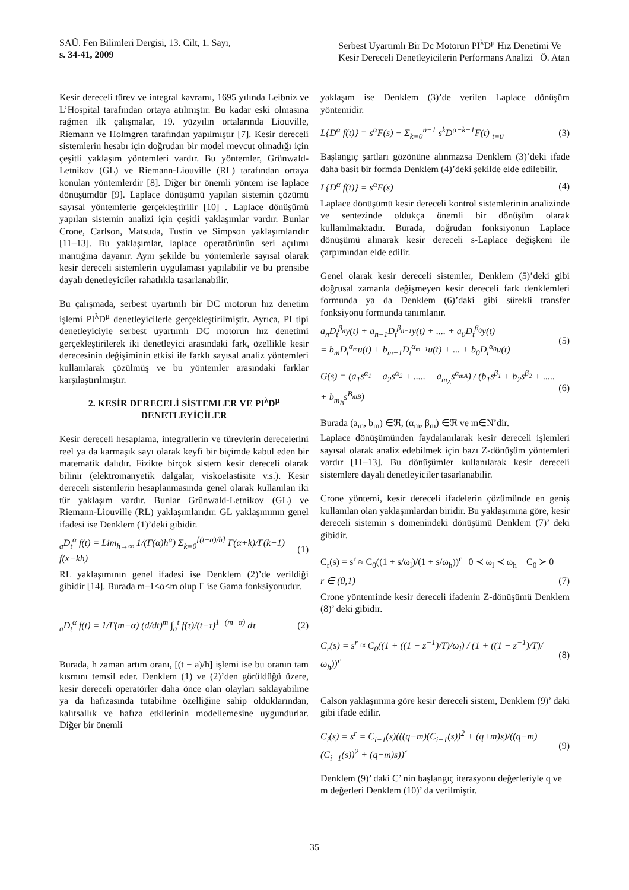SAÜ. Fen Bilimleri Dergisi, 13. Cilt, 1. Sayı,
s. 34-41, 2009
Serbest Uyartımlı Bir Dc Motorun PI<sup>λ</sup>D<sup>μ</sup> Hız Denetimi Ve
Kesir Dereceli Denetleyicilerin Performans Analizi Ö. Atan
Kesir dereceli türev ve integral kavramı, 1695 yılında Leibniz ve L’Hospital tarafından ortaya atılmıştır. Bu kadar eski olmasına rağmen ilk çalışmalar, 19. yüzyılın ortalarında Liouville, Riemann ve Holmgren tarafından yapılmıştır [7]. Kesir dereceli sistemlerin hesabı için doğrudan bir model mevcut olmadığı için çeşitli yaklaşım yöntemleri vardır. Bu yöntemler, Grünwald-Letnikov (GL) ve Riemann-Liouville (RL) tarafından ortaya konulan yöntemlerdir [8]. Diğer bir önemli yöntem ise laplace dönüşümdür [9]. Laplace dönüşümü yapılan sistemin çözümü sayısal yöntemlerle gerçekleştirilir [10] . Laplace dönüşümü yapılan sistemin analizi için çeşitli yaklaşımlar vardır. Bunlar Crone, Carlson, Matsuda, Tustin ve Simpson yaklaşımlarıdır [11–13]. Bu yaklaşımlar, laplace operatörünün seri açılımı mantığına dayanır. Aynı şekilde bu yöntemlerle sayısal olarak kesir dereceli sistemlerin uygulaması yapılabilir ve bu prensibe dayalı denetleyiciler rahatlıkla tasarlanabilir.
Bu çalışmada, serbest uyartımlı bir DC motorun hız denetim işlemi PI<sup>λ</sup>D<sup>μ</sup> denetleyicilerle gerçekleştirilmiştir. Ayrıca, PI tipi denetleyiciyle serbest uyartımlı DC motorun hız denetimi gerçekleştirilerek iki denetleyici arasındaki fark, özellikle kesir derecesinin değişiminin etkisi ile farklı sayısal analiz yöntemleri kullanılarak çözülmüş ve bu yöntemler arasındaki farklar karşılaştırılmıştır.
2. KESİR DERECELİ SİSTEMLER VE PI<sup>λ</sup>D<sup>μ</sup>
DENETLEYİCİLER
Kesir dereceli hesaplama, integrallerin ve türevlerin derecelerini reel ya da karmaşık sayı olarak keyfi bir biçimde kabul eden bir matematik dalıdır. Fizikte birçok sistem kesir dereceli olarak bilinir (elektromanyetik dalgalar, viskoelastisite v.s.). Kesir dereceli sistemlerin hesaplanmasında genel olarak kullanılan iki tür yaklaşım vardır. Bunlar Grünwald-Letnikov (GL) ve Riemann-Liouville (RL) yaklaşımlarıdır. GL yaklaşımının genel ifadesi ise Denklem (1)’deki gibidir.
<sub>a</sub>D<sub>t</sub><sup>α</sup> f(t) = Lim<sub>h→∞</sub> 1/(Γ(α)h<sup>α</sup>) Σ<sub>k=0</sub><sup>[(t−a)/h]</sup> Γ(α+k)/Γ(k+1) f(x−kh) (1)
RL yaklaşımının genel ifadesi ise Denklem (2)’de verildiği gibidir [14]. Burada m–1<α<m olup Γ ise Gama fonksiyonudur.
<sub>a</sub>D<sub>t</sub><sup>α</sup> f(t) = 1/Γ(m−α) (d/dt)<sup>m</sup> ∫<sub>a</sub><sup>t</sup> f(τ)/(t−τ)<sup>1−(m−α)</sup> dτ (2)
Burada, h zaman artım oranı, [(t − a)/h] işlemi ise bu oranın tam kısmını temsil eder. Denklem (1) ve (2)’den görüldüğü üzere, kesir dereceli operatörler daha önce olan olayları saklayabilme ya da hafızasında tutabilme özelliğine sahip olduklarından, kalıtsallık ve hafıza etkilerinin modellemesine uygundurlar. Diğer bir önemli
yaklaşım ise Denklem (3)’de verilen Laplace dönüşüm yöntemidir.
L{D<sup>α</sup> f(t)} = s<sup>α</sup>F(s) − Σ<sub>k=0</sub><sup>n−1</sup> s<sup>k</sup>D<sup>α−k−1</sup>F(t)|<sub>t=0</sub> (3)
Başlangıç şartları gözönüne alınmazsa Denklem (3)’deki ifade daha basit bir formda Denklem (4)’deki şekilde elde edilebilir.
L{D<sup>α</sup> f(t)} = s<sup>α</sup>F(s) (4)
Laplace dönüşümü kesir dereceli kontrol sistemlerinin analizinde ve sentezinde oldukça önemli bir dönüşüm olarak kullanılmaktadır. Burada, doğrudan fonksiyonun Laplace dönüşümü alınarak kesir dereceli s-Laplace değişkeni ile çarpımından elde edilir.
Genel olarak kesir dereceli sistemler, Denklem (5)’deki gibi doğrusal zamanla değişmeyen kesir dereceli fark denklemleri formunda ya da Denklem (6)’daki gibi sürekli transfer fonksiyonu formunda tanımlanır.
a<sub>n</sub>D<sub>t</sub><sup>β<sub>n</sub></sup>y(t) + a<sub>n−1</sub>D<sub>t</sub><sup>β<sub>n−1</sub></sup>y(t) + .... + a<sub>0</sub>D<sub>t</sub><sup>β<sub>0</sub></sup>y(t)
= b<sub>m</sub>D<sub>t</sub><sup>α<sub>m</sub></sup>u(t) + b<sub>m−1</sub>D<sub>t</sub><sup>α<sub>m−1</sub></sup>u(t) + ... + b<sub>0</sub>D<sub>t</sub><sup>α<sub>0</sub></sup>u(t) (5)
G(s) = (a<sub>1</sub>s<sup>α<sub>1</sub></sup> + a<sub>2</sub>s<sup>α<sub>2</sub></sup> + ..... + a<sub>m<sub>A</sub></sub>s<sup>α<sub>mA</sub></sup>) / (b<sub>1</sub>s<sup>β<sub>1</sub></sup> + b<sub>2</sub>s<sup>β<sub>2</sub></sup> + ..... + b<sub>m<sub>B</sub></sub>s<sup>B<sub>mB</sub></sup>) (6)
Burada (a<sub>m</sub>, b<sub>m</sub>) ∈ℜ, (α<sub>m</sub>, β<sub>m</sub>) ∈ℜ ve m∈N’dir.
Laplace dönüşümünden faydalanılarak kesir dereceli işlemleri sayısal olarak analiz edebilmek için bazı Z-dönüşüm yöntemleri vardır [11–13]. Bu dönüşümler kullanılarak kesir dereceli sistemlere dayalı denetleyiciler tasarlanabilir.
Crone yöntemi, kesir dereceli ifadelerin çözümünde en geniş kullanılan olan yaklaşımlardan biridir. Bu yaklaşımına göre, kesir dereceli sistemin s domenindeki dönüşümü Denklem (7)’ deki gibidir.
C<sub>r</sub>(s) = s<sup>r</sup> ≈ C<sub>0</sub>((1 + s/ω<sub>l</sub>)/(1 + s/ω<sub>h</sub>))<sup>r</sup> 0 ≺ ω<sub>l</sub> ≺ ω<sub>h</sub> C<sub>0</sub> ≻ 0
r ∈ (0,1) (7)
Crone yönteminde kesir dereceli ifadenin Z-dönüşümü Denklem (8)’ deki gibidir.
C<sub>r</sub>(s) = s<sup>r</sup> ≈ C<sub>0</sub>((1 + ((1 − z<sup>−1</sup>)/T)/ω<sub>l</sub>) / (1 + ((1 − z<sup>−1</sup>)/T)/ω<sub>h</sub>))<sup>r</sup> (8)
Calson yaklaşımına göre kesir dereceli sistem, Denklem (9)’ daki gibi ifade edilir.
C<sub>i</sub>(s) = s<sup>r</sup> = C<sub>i−1</sub>(s)(((q−m)(C<sub>i−1</sub>(s))<sup>2</sup> + (q+m)s)/((q−m)(C<sub>i−1</sub>(s))<sup>2</sup> + (q−m)s))<sup>r</sup> (9)
Denklem (9)’ daki C’ nin başlangıç iterasyonu değerleriyle q ve m değerleri Denklem (10)’ da verilmiştir.
35